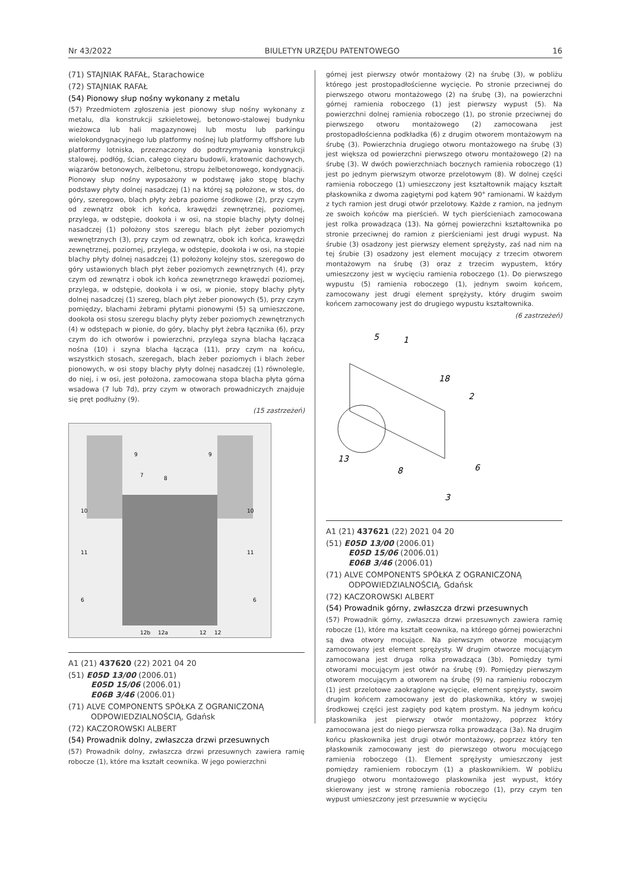Nr 43/2022 BIULETYN URZĘDU PATENTOWEGO 16
(71) STAJNIAK RAFAŁ, Starachowice
(72) STAJNIAK RAFAŁ
(54) Pionowy słup nośny wykonany z metalu
(57) Przedmiotem zgłoszenia jest pionowy słup nośny wykonany z metalu, dla konstrukcji szkieletowej, betonowo-stalowej budynku wieżowca lub hali magazynowej lub mostu lub parkingu wielokondygnacyjnego lub platformy nośnej lub platformy offshore lub platformy lotniska, przeznaczony do podtrzymywania konstrukcji stalowej, podłóg, ścian, całego ciężaru budowli, kratownic dachowych, wiązarów betonowych, żelbetonu, stropu żelbetonowego, kondygnacji. Pionowy słup nośny wyposażony w podstawę jako stopę blachy podstawy płyty dolnej nasadczej (1) na której są położone, w stos, do góry, szeregowo, blach płyty żebra poziome środkowe (2), przy czym od zewnątrz obok ich końca, krawędzi zewnętrznej, poziomej, przylega, w odstępie, dookoła i w osi, na stopie blachy płyty dolnej nasadczej (1) położony stos szeregu blach płyt żeber poziomych wewnętrznych (3), przy czym od zewnątrz, obok ich końca, krawędzi zewnętrznej, poziomej, przylega, w odstępie, dookoła i w osi, na stopie blachy płyty dolnej nasadczej (1) położony kolejny stos, szeregowo do góry ustawionych blach płyt żeber poziomych zewnętrznych (4), przy czym od zewnątrz i obok ich końca zewnętrznego krawędzi poziomej, przylega, w odstępie, dookoła i w osi, w pionie, stopy blachy płyty dolnej nasadczej (1) szereg, blach płyt żeber pionowych (5), przy czym pomiędzy, blachami żebrami płytami pionowymi (5) są umieszczone, dookoła osi stosu szeregu blachy płyty żeber poziomych zewnętrznych (4) w odstępach w pionie, do góry, blachy płyt żebra łącznika (6), przy czym do ich otworów i powierzchni, przylega szyna blacha łącząca nośna (10) i szyna blacha łącząca (11), przy czym na końcu, wszystkich stosach, szeregach, blach żeber poziomych i blach żeber pionowych, w osi stopy blachy płyty dolnej nasadczej (1) równolegle, do niej, i w osi, jest położona, zamocowana stopa blacha płyta górna wsadowa (7 lub 7d), przy czym w otworach prowadniczych znajduje się pręt podłużny (9).
(15 zastrzeżeń)
10
10
11
11
6
6
12b
12a
12
12
8
7
9
9
A1 (21) 437620 (22) 2021 04 20
(51) E05D 13/00 (2006.01)
E05D 15/06 (2006.01)
E06B 3/46 (2006.01)
(71) ALVE COMPONENTS SPÓŁKA Z OGRANICZONĄ
ODPOWIEDZIALNOŚCIĄ, Gdańsk
(72) KACZOROWSKI ALBERT
(54) Prowadnik dolny, zwłaszcza drzwi przesuwnych
(57) Prowadnik dolny, zwłaszcza drzwi przesuwnych zawiera ramię robocze (1), które ma kształt ceownika. W jego powierzchni
górnej jest pierwszy otwór montażowy (2) na śrubę (3), w pobliżu którego jest prostopadłościenne wycięcie. Po stronie przeciwnej do pierwszego otworu montażowego (2) na śrubę (3), na powierzchni górnej ramienia roboczego (1) jest pierwszy wypust (5). Na powierzchni dolnej ramienia roboczego (1), po stronie przeciwnej do pierwszego otworu montażowego (2) zamocowana jest prostopadłościenna podkładka (6) z drugim otworem montażowym na śrubę (3). Powierzchnia drugiego otworu montażowego na śrubę (3) jest większa od powierzchni pierwszego otworu montażowego (2) na śrubę (3). W dwóch powierzchniach bocznych ramienia roboczego (1) jest po jednym pierwszym otworze przelotowym (8). W dolnej części ramienia roboczego (1) umieszczony jest kształtownik mający kształt płaskownika z dwoma zagiętymi pod kątem 90° ramionami. W każdym z tych ramion jest drugi otwór przelotowy. Każde z ramion, na jednym ze swoich końców ma pierścień. W tych pierścieniach zamocowana jest rolka prowadząca (13). Na górnej powierzchni kształtownika po stronie przeciwnej do ramion z pierścieniami jest drugi wypust. Na śrubie (3) osadzony jest pierwszy element sprężysty, zaś nad nim na tej śrubie (3) osadzony jest element mocujący z trzecim otworem montażowym na śrubę (3) oraz z trzecim wypustem, który umieszczony jest w wycięciu ramienia roboczego (1). Do pierwszego wypustu (5) ramienia roboczego (1), jednym swoim końcem, zamocowany jest drugi element sprężysty, który drugim swoim końcem zamocowany jest do drugiego wypustu kształtownika.
(6 zastrzeżeń)
5
1
18
2
13
8
6
3
A1 (21) 437621 (22) 2021 04 20
(51) E05D 13/00 (2006.01)
E05D 15/06 (2006.01)
E06B 3/46 (2006.01)
(71) ALVE COMPONENTS SPÓŁKA Z OGRANICZONĄ
ODPOWIEDZIALNOŚCIĄ, Gdańsk
(72) KACZOROWSKI ALBERT
(54) Prowadnik górny, zwłaszcza drzwi przesuwnych
(57) Prowadnik górny, zwłaszcza drzwi przesuwnych zawiera ramię robocze (1), które ma kształt ceownika, na którego górnej powierzchni są dwa otwory mocujące. Na pierwszym otworze mocującym zamocowany jest element sprężysty. W drugim otworze mocującym zamocowana jest druga rolka prowadząca (3b). Pomiędzy tymi otworami mocującym jest otwór na śrubę (9). Pomiędzy pierwszym otworem mocującym a otworem na śrubę (9) na ramieniu roboczym (1) jest przelotowe zaokrąglone wycięcie, element sprężysty, swoim drugim końcem zamocowany jest do płaskownika, który w swojej środkowej części jest zagięty pod kątem prostym. Na jednym końcu płaskownika jest pierwszy otwór montażowy, poprzez który zamocowana jest do niego pierwsza rolka prowadząca (3a). Na drugim końcu płaskownika jest drugi otwór montażowy, poprzez który ten płaskownik zamocowany jest do pierwszego otworu mocującego ramienia roboczego (1). Element sprężysty umieszczony jest pomiędzy ramieniem roboczym (1) a płaskownikiem. W pobliżu drugiego otworu montażowego płaskownika jest wypust, który skierowany jest w stronę ramienia roboczego (1), przy czym ten wypust umieszczony jest przesuwnie w wycięciu